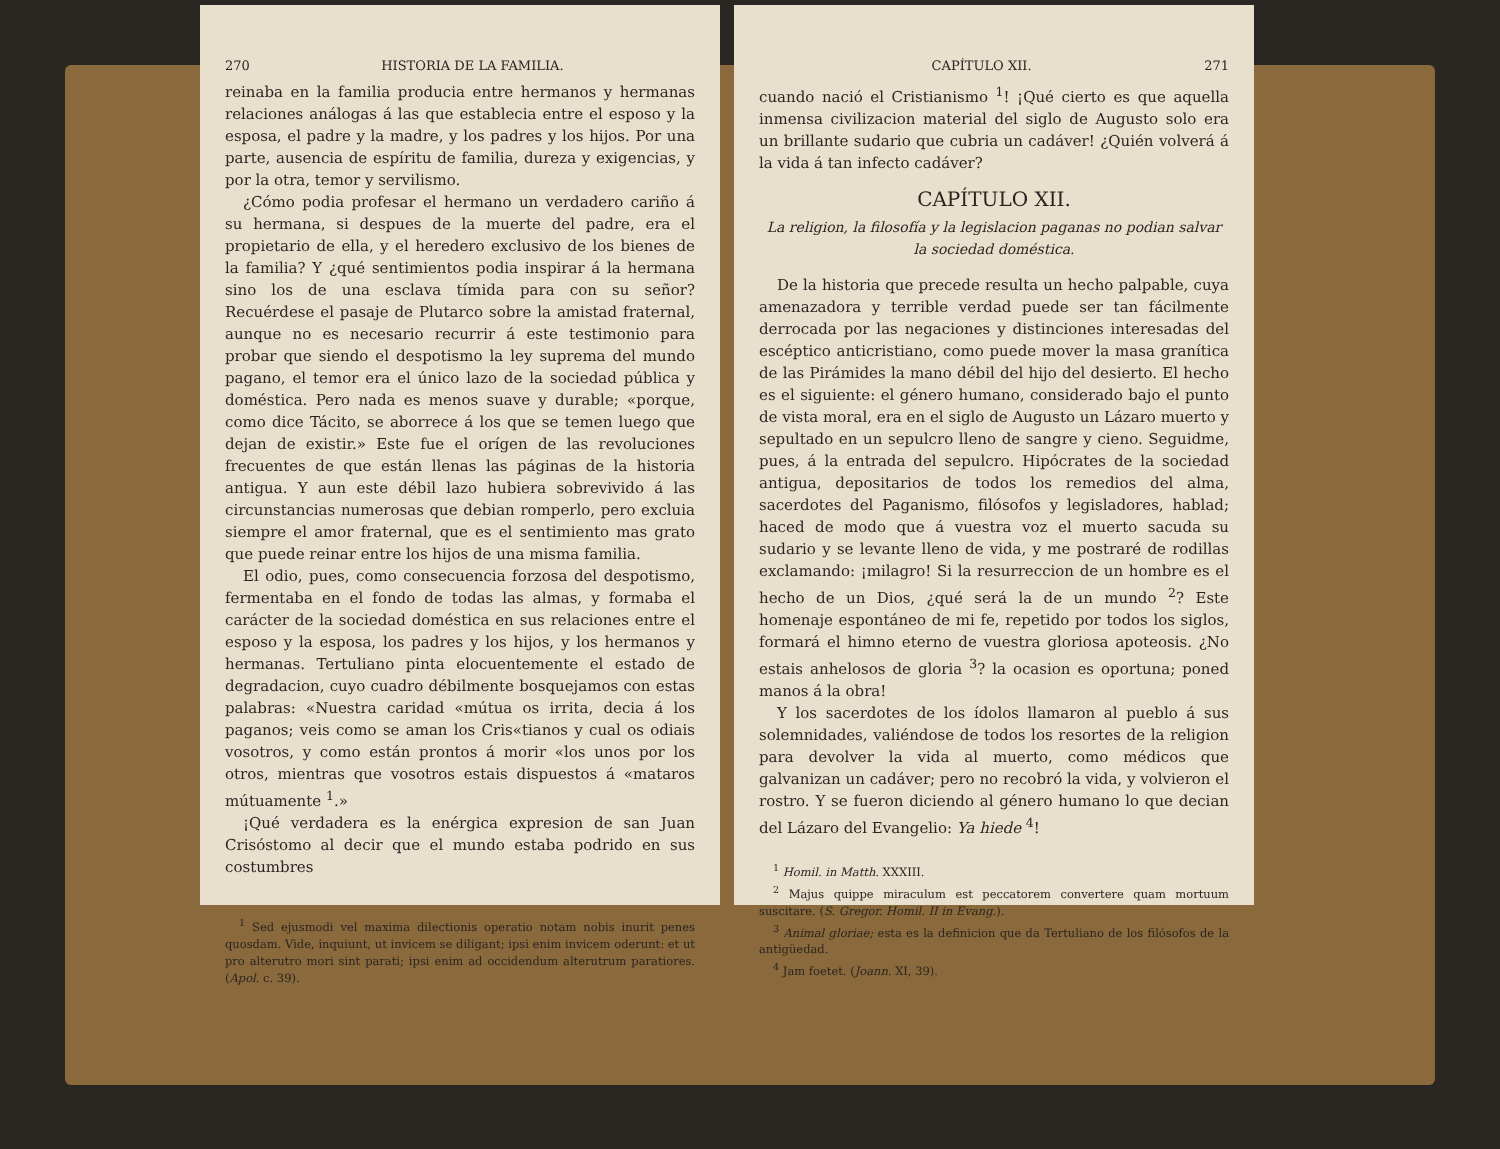270 HISTORIA DE LA FAMILIA.
reinaba en la familia producia entre hermanos y hermanas relaciones análogas á las que establecia entre el esposo y la esposa, el padre y la madre, y los padres y los hijos. Por una parte, ausencia de espíritu de familia, dureza y exigencias, y por la otra, temor y servilismo.
¿Cómo podia profesar el hermano un verdadero cariño á su hermana, si despues de la muerte del padre, era el propietario de ella, y el heredero exclusivo de los bienes de la familia? Y ¿qué sentimientos podia inspirar á la hermana sino los de una esclava tímida para con su señor? Recuérdese el pasaje de Plutarco sobre la amistad fraternal, aunque no es necesario recurrir á este testimonio para probar que siendo el despotismo la ley suprema del mundo pagano, el temor era el único lazo de la sociedad pública y doméstica. Pero nada es menos suave y durable; «porque, como dice Tácito, se aborrece á los que se temen luego que dejan de existir.» Este fue el orígen de las revoluciones frecuentes de que están llenas las páginas de la historia antigua. Y aun este débil lazo hubiera sobrevivido á las circunstancias numerosas que debian romperlo, pero excluia siempre el amor fraternal, que es el sentimiento mas grato que puede reinar entre los hijos de una misma familia.
El odio, pues, como consecuencia forzosa del despotismo, fermentaba en el fondo de todas las almas, y formaba el carácter de la sociedad doméstica en sus relaciones entre el esposo y la esposa, los padres y los hijos, y los hermanos y hermanas. Tertuliano pinta elocuentemente el estado de degradacion, cuyo cuadro débilmente bosquejamos con estas palabras: «Nuestra caridad «mútua os irrita, decia á los paganos; veis como se aman los Cris«tianos y cual os odiais vosotros, y como están prontos á morir «los unos por los otros, mientras que vosotros estais dispuestos á «mataros mútuamente <sup>1</sup>.»
¡Qué verdadera es la enérgica expresion de san Juan Crisóstomo al decir que el mundo estaba podrido en sus costumbres
<sup>1</sup> Sed ejusmodi vel maxima dilectionis operatio notam nobis inurit penes quosdam. Vide, inquiunt, ut invicem se diligant; ipsi enim invicem oderunt: et ut pro alterutro mori sint parati; ipsi enim ad occidendum alterutrum paratiores. (Apol. c. 39).
CAPÍTULO XII. 271
cuando nació el Cristianismo <sup>1</sup>! ¡Qué cierto es que aquella inmensa civilizacion material del siglo de Augusto solo era un brillante sudario que cubria un cadáver! ¿Quién volverá á la vida á tan infecto cadáver?
CAPÍTULO XII.
La religion, la filosofía y la legislacion paganas no podian salvar la sociedad doméstica.
De la historia que precede resulta un hecho palpable, cuya amenazadora y terrible verdad puede ser tan fácilmente derrocada por las negaciones y distinciones interesadas del escéptico anticristiano, como puede mover la masa granítica de las Pirámides la mano débil del hijo del desierto. El hecho es el siguiente: el género humano, considerado bajo el punto de vista moral, era en el siglo de Augusto un Lázaro muerto y sepultado en un sepulcro lleno de sangre y cieno. Seguidme, pues, á la entrada del sepulcro. Hipócrates de la sociedad antigua, depositarios de todos los remedios del alma, sacerdotes del Paganismo, filósofos y legisladores, hablad; haced de modo que á vuestra voz el muerto sacuda su sudario y se levante lleno de vida, y me postraré de rodillas exclamando: ¡milagro! Si la resurreccion de un hombre es el hecho de un Dios, ¿qué será la de un mundo <sup>2</sup>? Este homenaje espontáneo de mi fe, repetido por todos los siglos, formará el himno eterno de vuestra gloriosa apoteosis. ¿No estais anhelosos de gloria <sup>3</sup>? la ocasion es oportuna; poned manos á la obra!
Y los sacerdotes de los ídolos llamaron al pueblo á sus solemnidades, valiéndose de todos los resortes de la religion para devolver la vida al muerto, como médicos que galvanizan un cadáver; pero no recobró la vida, y volvieron el rostro. Y se fueron diciendo al género humano lo que decian del Lázaro del Evangelio: Ya hiede <sup>4</sup>!
<sup>1</sup> Homil. in Matth. XXXIII.
<sup>2</sup> Majus quippe miraculum est peccatorem convertere quam mortuum suscitare. (S. Gregor. Homil. II in Evang.).
<sup>3</sup> Animal gloriae; esta es la definicion que da Tertuliano de los filósofos de la antigüedad.
<sup>4</sup> Jam foetet. (Joann. XI, 39).